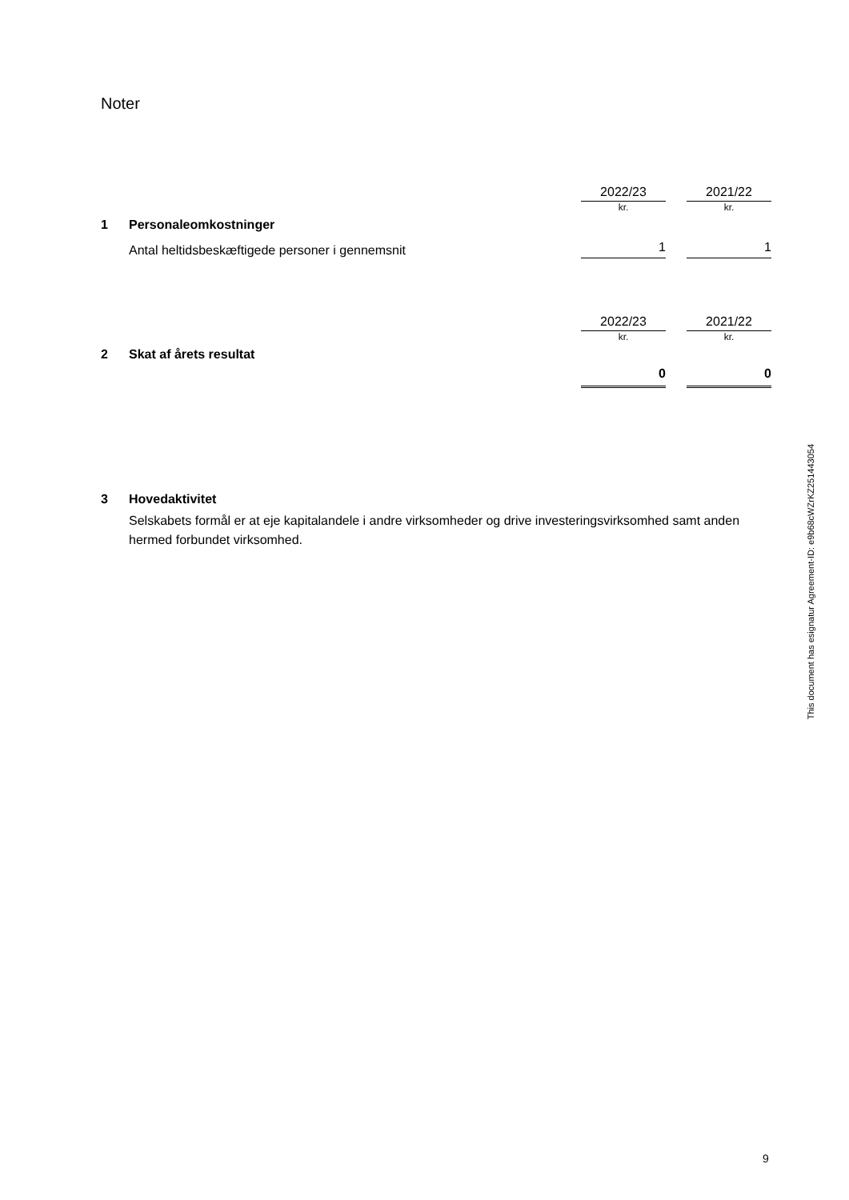Noter
| | | 2022/23 | | 2021/22 |
| | | kr. | | kr. |
| 1 | Personaleomkostninger | | | |
| | Antal heltidsbeskæftigede personer i gennemsnit | 1 | | 1 |
| | | 2022/23 | | 2021/22 |
| | | kr. | | kr. |
| 2 | Skat af årets resultat | | | |
| | | 0 | | 0 |
| 3 | Hovedaktivitet |
| | Selskabets formål er at eje kapitalandele i andre virksomheder og drive investeringsvirksomhed samt anden hermed forbundet virksomhed. |
This document has esignatur Agreement-ID: e9b68cWZrKZ251443054
9